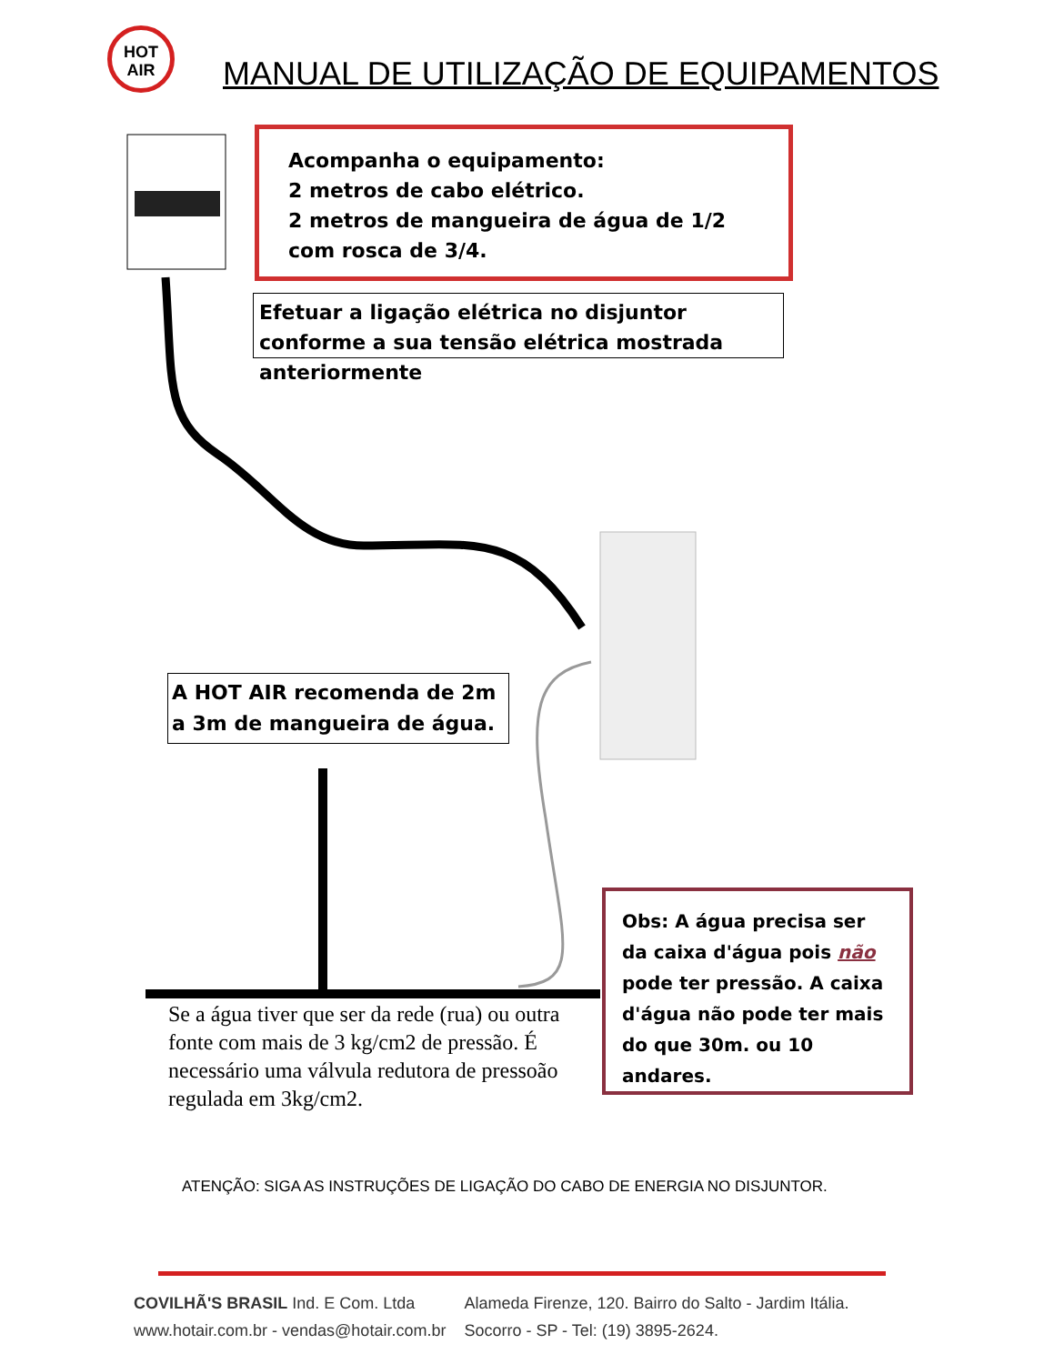HOT
AIR
MANUAL DE UTILIZAÇÃO DE EQUIPAMENTOS
Acompanha o equipamento:
2 metros de cabo elétrico.
2 metros de mangueira de água de 1/2 com rosca de 3/4.
Efetuar a ligação elétrica no disjuntor conforme a sua tensão elétrica mostrada anteriormente
A HOT AIR recomenda de 2m a 3m de mangueira de água.
Obs: A água precisa ser da caixa d'água pois não pode ter pressão. A caixa d'água não pode ter mais do que 30m. ou 10 andares.
Se a água tiver que ser da rede (rua) ou outra fonte com mais de 3 kg/cm2 de pressão. É necessário uma válvula redutora de pressoão regulada em 3kg/cm2.
ATENÇÃO: SIGA AS INSTRUÇÕES DE LIGAÇÃO DO CABO DE ENERGIA NO DISJUNTOR.
COVILHÃ'S BRASIL Ind. E Com. Ltda
www.hotair.com.br - vendas@hotair.com.br
Alameda Firenze, 120. Bairro do Salto - Jardim Itália.
Socorro - SP - Tel: (19) 3895-2624.